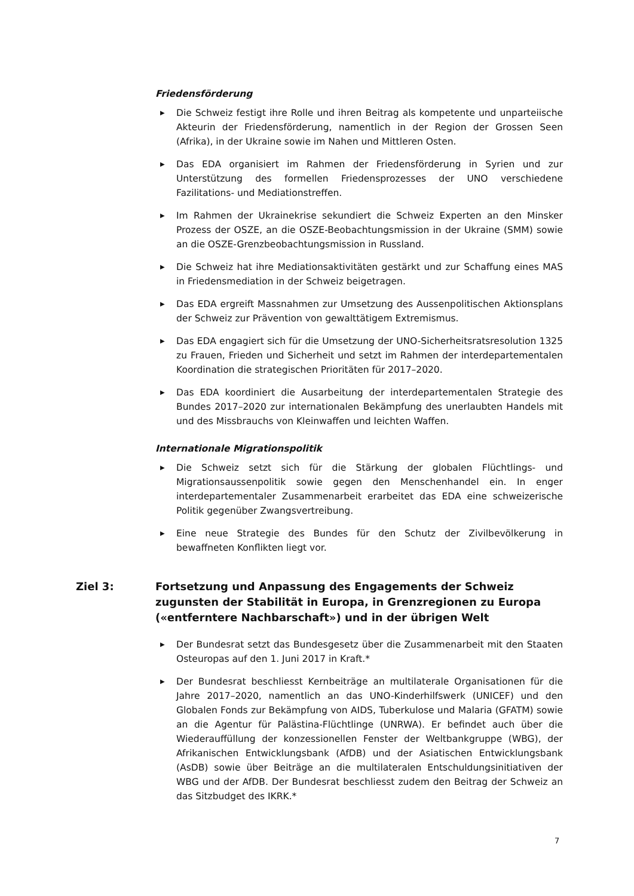Friedensförderung
▶ Die Schweiz festigt ihre Rolle und ihren Beitrag als kompetente und unparteiische Akteurin der Friedensförderung, namentlich in der Region der Grossen Seen (Afrika), in der Ukraine sowie im Nahen und Mittleren Osten.
▶ Das EDA organisiert im Rahmen der Friedensförderung in Syrien und zur Unterstützung des formellen Friedensprozesses der UNO verschiedene Fazilitations- und Mediationstreffen.
▶ Im Rahmen der Ukrainekrise sekundiert die Schweiz Experten an den Minsker Prozess der OSZE, an die OSZE-Beobachtungsmission in der Ukraine (SMM) sowie an die OSZE-Grenzbeobachtungsmission in Russland.
▶ Die Schweiz hat ihre Mediationsaktivitäten gestärkt und zur Schaffung eines MAS in Friedensmediation in der Schweiz beigetragen.
▶ Das EDA ergreift Massnahmen zur Umsetzung des Aussenpolitischen Aktionsplans der Schweiz zur Prävention von gewalttätigem Extremismus.
▶ Das EDA engagiert sich für die Umsetzung der UNO-Sicherheitsratsresolution 1325 zu Frauen, Frieden und Sicherheit und setzt im Rahmen der interdepartementalen Koordination die strategischen Prioritäten für 2017–2020.
▶ Das EDA koordiniert die Ausarbeitung der interdepartementalen Strategie des Bundes 2017–2020 zur internationalen Bekämpfung des unerlaubten Handels mit und des Missbrauchs von Kleinwaffen und leichten Waffen.
Internationale Migrationspolitik
▶ Die Schweiz setzt sich für die Stärkung der globalen Flüchtlings- und Migrationsaussenpolitik sowie gegen den Menschenhandel ein. In enger interdepartementaler Zusammenarbeit erarbeitet das EDA eine schweizerische Politik gegenüber Zwangsvertreibung.
▶ Eine neue Strategie des Bundes für den Schutz der Zivilbevölkerung in bewaffneten Konflikten liegt vor.
Ziel 3: Fortsetzung und Anpassung des Engagements der Schweiz zugunsten der Stabilität in Europa, in Grenzregionen zu Europa («entferntere Nachbarschaft») und in der übrigen Welt
▶ Der Bundesrat setzt das Bundesgesetz über die Zusammenarbeit mit den Staaten Osteuropas auf den 1. Juni 2017 in Kraft.*
▶ Der Bundesrat beschliesst Kernbeiträge an multilaterale Organisationen für die Jahre 2017–2020, namentlich an das UNO-Kinderhilfswerk (UNICEF) und den Globalen Fonds zur Bekämpfung von AIDS, Tuberkulose und Malaria (GFATM) sowie an die Agentur für Palästina-Flüchtlinge (UNRWA). Er befindet auch über die Wiederauffüllung der konzessionellen Fenster der Weltbankgruppe (WBG), der Afrikanischen Entwicklungsbank (AfDB) und der Asiatischen Entwicklungsbank (AsDB) sowie über Beiträge an die multilateralen Entschuldungsinitiativen der WBG und der AfDB. Der Bundesrat beschliesst zudem den Beitrag der Schweiz an das Sitzbudget des IKRK.*
7